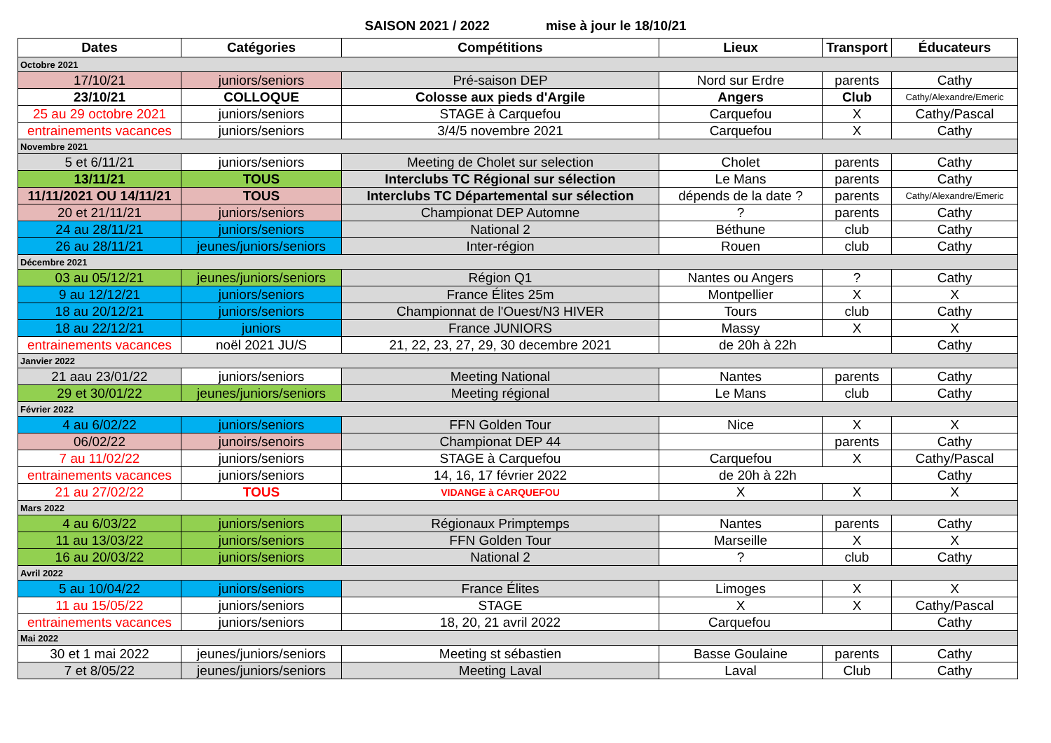SAISON 2021 / 2022 mise à jour le 18/10/21
| Dates | Catégories | Compétitions | Lieux | Transport | Éducateurs |
| --- | --- | --- | --- | --- | --- |
| Octobre 2021 | | | | | |
| 17/10/21 | juniors/seniors | Pré-saison DEP | Nord sur Erdre | parents | Cathy |
| 23/10/21 | COLLOQUE | Colosse aux pieds d'Argile | Angers | Club | Cathy/Alexandre/Emeric |
| 25 au 29 octobre 2021 | juniors/seniors | STAGE à Carquefou | Carquefou | X | Cathy/Pascal |
| entrainements vacances | juniors/seniors | 3/4/5 novembre 2021 | Carquefou | X | Cathy |
| Novembre 2021 | | | | | |
| 5 et 6/11/21 | juniors/seniors | Meeting de Cholet sur selection | Cholet | parents | Cathy |
| 13/11/21 | TOUS | Interclubs TC Régional sur sélection | Le Mans | parents | Cathy |
| 11/11/2021 OU 14/11/21 | TOUS | Interclubs TC Départemental sur sélection | dépends de la date ? | parents | Cathy/Alexandre/Emeric |
| 20 et 21/11/21 | juniors/seniors | Championat DEP Automne | ? | parents | Cathy |
| 24 au 28/11/21 | juniors/seniors | National 2 | Béthune | club | Cathy |
| 26 au 28/11/21 | jeunes/juniors/seniors | Inter-région | Rouen | club | Cathy |
| Décembre 2021 | | | | | |
| 03 au 05/12/21 | jeunes/juniors/seniors | Région Q1 | Nantes ou Angers | ? | Cathy |
| 9 au 12/12/21 | juniors/seniors | France Élites 25m | Montpellier | X | X |
| 18 au 20/12/21 | juniors/seniors | Championnat de l'Ouest/N3 HIVER | Tours | club | Cathy |
| 18 au 22/12/21 | juniors | France JUNIORS | Massy | X | X |
| entrainements vacances | noël 2021 JU/S | 21, 22, 23, 27, 29, 30 decembre 2021 | de 20h à 22h | | Cathy |
| Janvier 2022 | | | | | |
| 21 aau 23/01/22 | juniors/seniors | Meeting National | Nantes | parents | Cathy |
| 29 et 30/01/22 | jeunes/juniors/seniors | Meeting régional | Le Mans | club | Cathy |
| Février 2022 | | | | | |
| 4 au 6/02/22 | juniors/seniors | FFN Golden Tour | Nice | X | X |
| 06/02/22 | junoirs/senoirs | Championat DEP 44 | | parents | Cathy |
| 7 au 11/02/22 | juniors/seniors | STAGE à Carquefou | Carquefou | X | Cathy/Pascal |
| entrainements vacances | juniors/seniors | 14, 16, 17 février 2022 | de 20h à 22h | | Cathy |
| 21 au 27/02/22 | TOUS | VIDANGE à CARQUEFOU | X | X | X |
| Mars 2022 | | | | | |
| 4 au 6/03/22 | juniors/seniors | Régionaux Primptemps | Nantes | parents | Cathy |
| 11 au 13/03/22 | juniors/seniors | FFN Golden Tour | Marseille | X | X |
| 16 au 20/03/22 | juniors/seniors | National 2 | ? | club | Cathy |
| Avril 2022 | | | | | |
| 5 au 10/04/22 | juniors/seniors | France Élites | Limoges | X | X |
| 11 au 15/05/22 | juniors/seniors | STAGE | X | X | Cathy/Pascal |
| entrainements vacances | juniors/seniors | 18, 20, 21 avril 2022 | Carquefou | | Cathy |
| Mai 2022 | | | | | |
| 30 et 1 mai 2022 | jeunes/juniors/seniors | Meeting st sébastien | Basse Goulaine | parents | Cathy |
| 7 et 8/05/22 | jeunes/juniors/seniors | Meeting Laval | Laval | Club | Cathy |